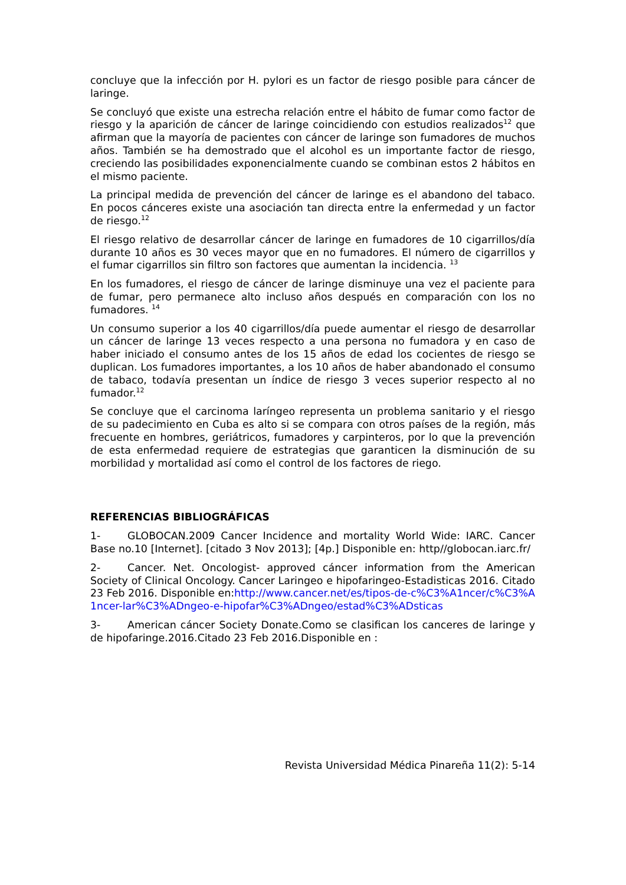concluye que la infección por H. pylori es un factor de riesgo posible para cáncer de laringe.
Se concluyó que existe una estrecha relación entre el hábito de fumar como factor de riesgo y la aparición de cáncer de laringe coincidiendo con estudios realizados<sup>12</sup> que afirman que la mayoría de pacientes con cáncer de laringe son fumadores de muchos años. También se ha demostrado que el alcohol es un importante factor de riesgo, creciendo las posibilidades exponencialmente cuando se combinan estos 2 hábitos en el mismo paciente.
La principal medida de prevención del cáncer de laringe es el abandono del tabaco. En pocos cánceres existe una asociación tan directa entre la enfermedad y un factor de riesgo.<sup>12</sup>
El riesgo relativo de desarrollar cáncer de laringe en fumadores de 10 cigarrillos/día durante 10 años es 30 veces mayor que en no fumadores. El número de cigarrillos y el fumar cigarrillos sin filtro son factores que aumentan la incidencia. <sup>13</sup>
En los fumadores, el riesgo de cáncer de laringe disminuye una vez el paciente para de fumar, pero permanece alto incluso años después en comparación con los no fumadores. <sup>14</sup>
Un consumo superior a los 40 cigarrillos/día puede aumentar el riesgo de desarrollar un cáncer de laringe 13 veces respecto a una persona no fumadora y en caso de haber iniciado el consumo antes de los 15 años de edad los cocientes de riesgo se duplican. Los fumadores importantes, a los 10 años de haber abandonado el consumo de tabaco, todavía presentan un índice de riesgo 3 veces superior respecto al no fumador.<sup>12</sup>
Se concluye que el carcinoma laríngeo representa un problema sanitario y el riesgo de su padecimiento en Cuba es alto si se compara con otros países de la región, más frecuente en hombres, geriátricos, fumadores y carpinteros, por lo que la prevención de esta enfermedad requiere de estrategias que garanticen la disminución de su morbilidad y mortalidad así como el control de los factores de riego.
REFERENCIAS BIBLIOGRÁFICAS
1- GLOBOCAN.2009 Cancer Incidence and mortality World Wide: IARC. Cancer Base no.10 [Internet]. [citado 3 Nov 2013]; [4p.] Disponible en: http//globocan.iarc.fr/
2- Cancer. Net. Oncologist- approved cáncer information from the American Society of Clinical Oncology. Cancer Laringeo e hipofaringeo-Estadisticas 2016. Citado 23 Feb 2016. Disponible en:http://www.cancer.net/es/tipos-de-c%C3%A1ncer/c%C3%A1ncer-lar%C3%ADngeo-e-hipofar%C3%ADngeo/estad%C3%ADsticas
3- American cáncer Society Donate.Como se clasifican los canceres de laringe y de hipofaringe.2016.Citado 23 Feb 2016.Disponible en :
Revista Universidad Médica Pinareña 11(2): 5-14